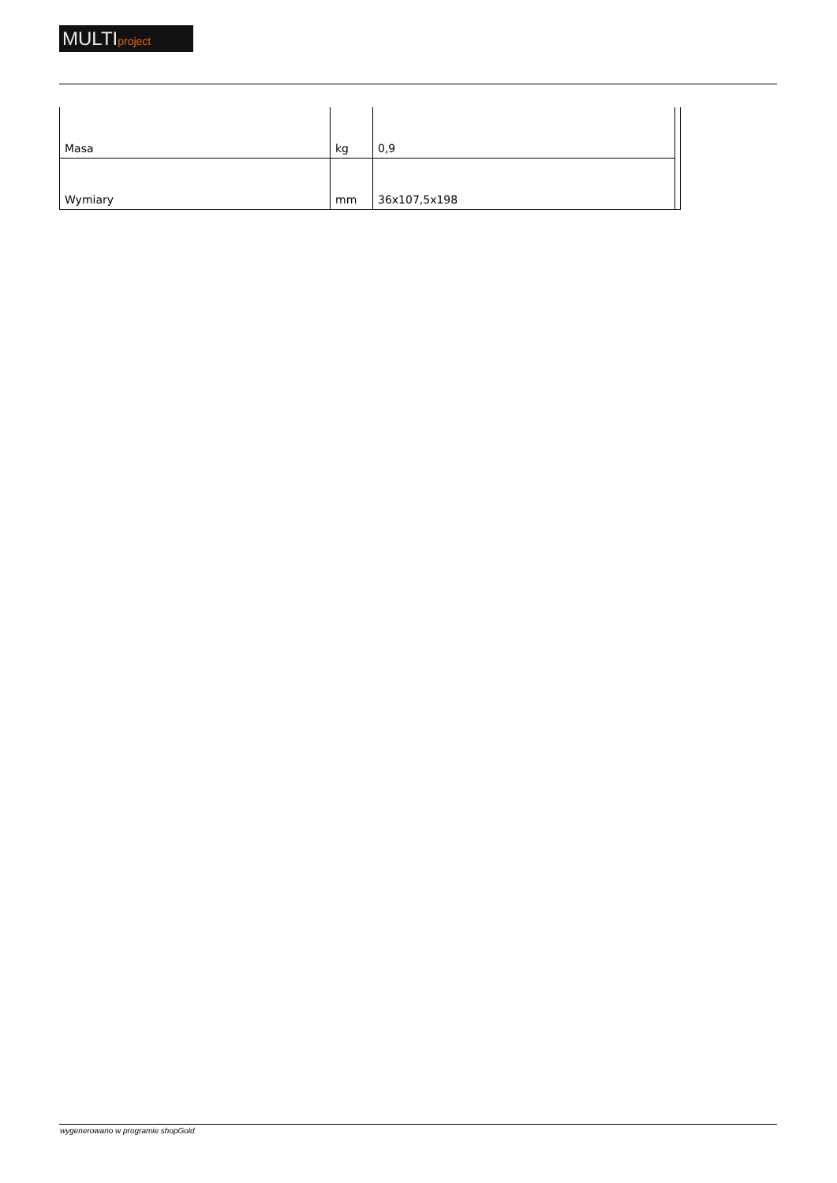MULTIproject
| Masa | kg | 0,9 | |
| Wymiary | mm | 36x107,5x198 | |
wygenerowano w programie shopGold